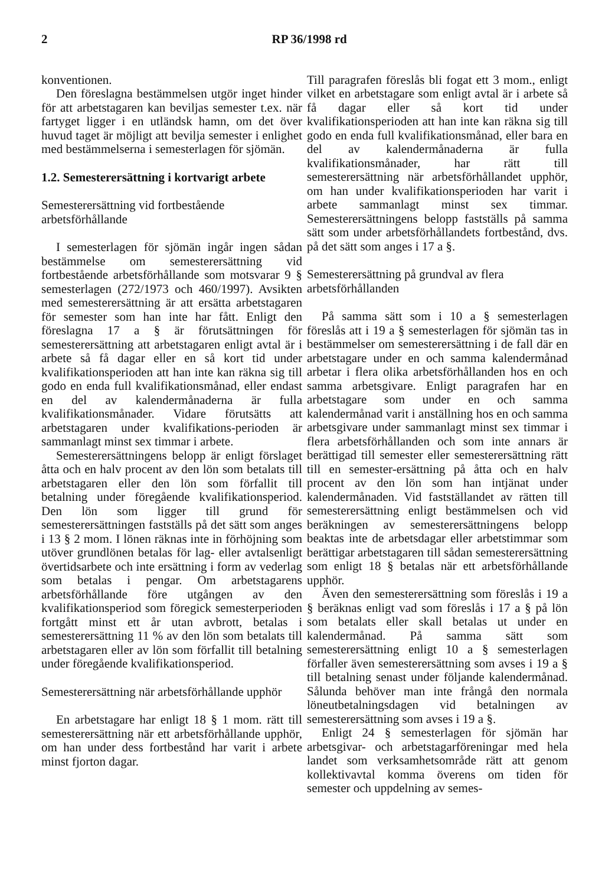2 RP 36/1998 rd
konventionen.
Den föreslagna bestämmelsen utgör inget hinder för att arbetstagaren kan beviljas semester t.ex. när fartyget ligger i en utländsk hamn, om det över huvud taget är möjligt att bevilja semester i enlighet med bestämmelserna i semesterlagen för sjömän.
1.2. Semesterersättning i kortvarigt arbete
Semesterersättning vid fortbestående arbetsförhållande
I semesterlagen för sjömän ingår ingen sådan bestämmelse om semesterersättning vid fortbestående arbetsförhållande som motsvarar 9 § semesterlagen (272/1973 och 460/1997). Avsikten med semesterersättning är att ersätta arbetstagaren för semester som han inte har fått. Enligt den föreslagna 17 a § är förutsättningen för semesterersättning att arbetstagaren enligt avtal är i arbete så få dagar eller en så kort tid under kvalifikationsperioden att han inte kan räkna sig till godo en enda full kvalifikationsmånad, eller endast en del av kalendermånaderna är fulla kvalifikationsmånader. Vidare förutsätts att arbetstagaren under kvalifikations-perioden är sammanlagt minst sex timmar i arbete.
Semesterersättningens belopp är enligt förslaget åtta och en halv procent av den lön som betalats till arbetstagaren eller den lön som förfallit till betalning under föregående kvalifikationsperiod. Den lön som ligger till grund för semesterersättningen fastställs på det sätt som anges i 13 § 2 mom. I lönen räknas inte in förhöjning som utöver grundlönen betalas för lag- eller avtalsenligt övertidsarbete och inte ersättning i form av vederlag som betalas i pengar. Om arbetstagarens arbetsförhållande före utgången av den kvalifikationsperiod som föregick semesterperioden fortgått minst ett år utan avbrott, betalas i semesterersättning 11 % av den lön som betalats till arbetstagaren eller av lön som förfallit till betalning under föregående kvalifikationsperiod.
Semesterersättning när arbetsförhållande upphör
En arbetstagare har enligt 18 § 1 mom. rätt till semesterersättning när ett arbetsförhållande upphör, om han under dess fortbestånd har varit i arbete minst fjorton dagar.
Till paragrafen föreslås bli fogat ett 3 mom., enligt vilket en arbetstagare som enligt avtal är i arbete så få dagar eller så kort tid under kvalifikationsperioden att han inte kan räkna sig till godo en enda full kvalifikationsmånad, eller bara en del av kalendermånaderna är fulla kvalifikationsmånader, har rätt till semesterersättning när arbetsförhållandet upphör, om han under kvalifikationsperioden har varit i arbete sammanlagt minst sex timmar. Semesterersättningens belopp fastställs på samma sätt som under arbetsförhållandets fortbestånd, dvs. på det sätt som anges i 17 a §.
Semesterersättning på grundval av flera arbetsförhållanden
På samma sätt som i 10 a § semesterlagen föreslås att i 19 a § semesterlagen för sjömän tas in bestämmelser om semesterersättning i de fall där en arbetstagare under en och samma kalendermånad arbetar i flera olika arbetsförhållanden hos en och samma arbetsgivare. Enligt paragrafen har en arbetstagare som under en och samma kalendermånad varit i anställning hos en och samma arbetsgivare under sammanlagt minst sex timmar i flera arbetsförhållanden och som inte annars är berättigad till semester eller semesterersättning rätt till en semester-ersättning på åtta och en halv procent av den lön som han intjänat under kalendermånaden. Vid fastställandet av rätten till semesterersättning enligt bestämmelsen och vid beräkningen av semesterersättningens belopp beaktas inte de arbetsdagar eller arbetstimmar som berättigar arbetstagaren till sådan semesterersättning som enligt 18 § betalas när ett arbetsförhållande upphör.
Även den semesterersättning som föreslås i 19 a § beräknas enligt vad som föreslås i 17 a § på lön som betalats eller skall betalas ut under en kalendermånad. På samma sätt som semesterersättning enligt 10 a § semesterlagen förfaller även semesterersättning som avses i 19 a § till betalning senast under följande kalendermånad. Sålunda behöver man inte frångå den normala löneutbetalningsdagen vid betalningen av semesterersättning som avses i 19 a §.
Enligt 24 § semesterlagen för sjömän har arbetsgivar- och arbetstagarföreningar med hela landet som verksamhetsområde rätt att genom kollektivavtal komma överens om tiden för semester och uppdelning av semes-